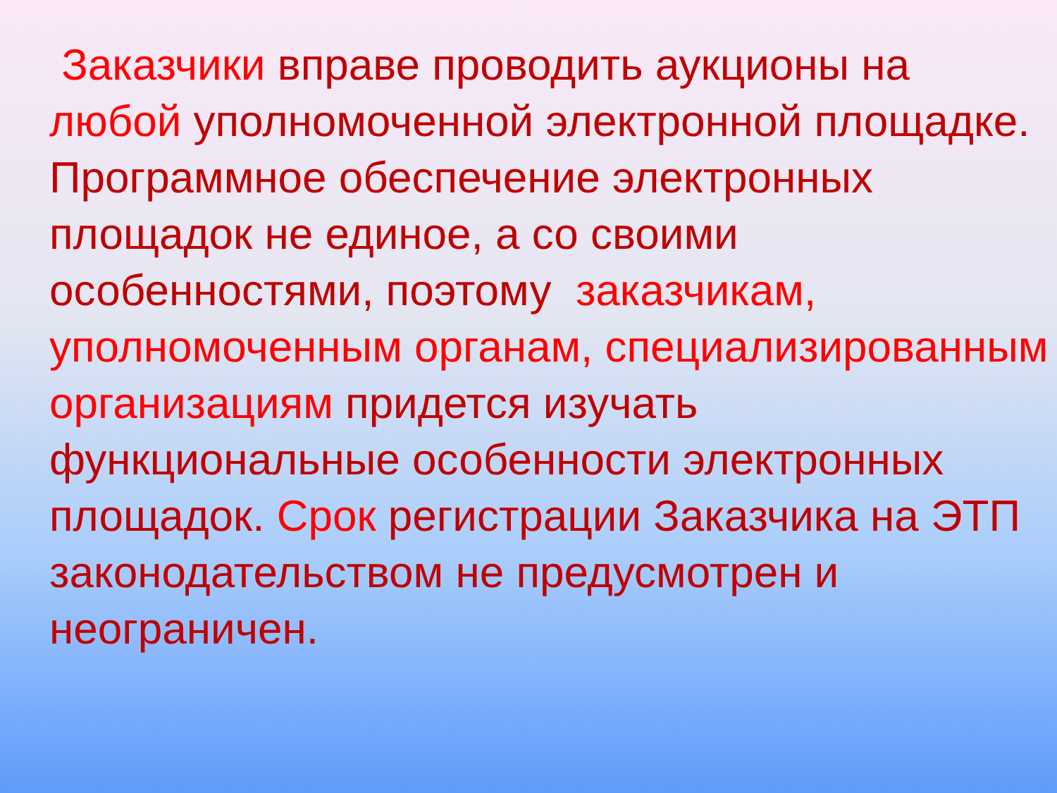Заказчики вправе проводить аукционы на любой уполномоченной электронной площадке. Программное обеспечение электронных площадок не единое, а со своими особенностями, поэтому заказчикам, уполномоченным органам, специализированным организациям придется изучать функциональные особенности электронных площадок. Срок регистрации Заказчика на ЭТП законодательством не предусмотрен и неограничен.